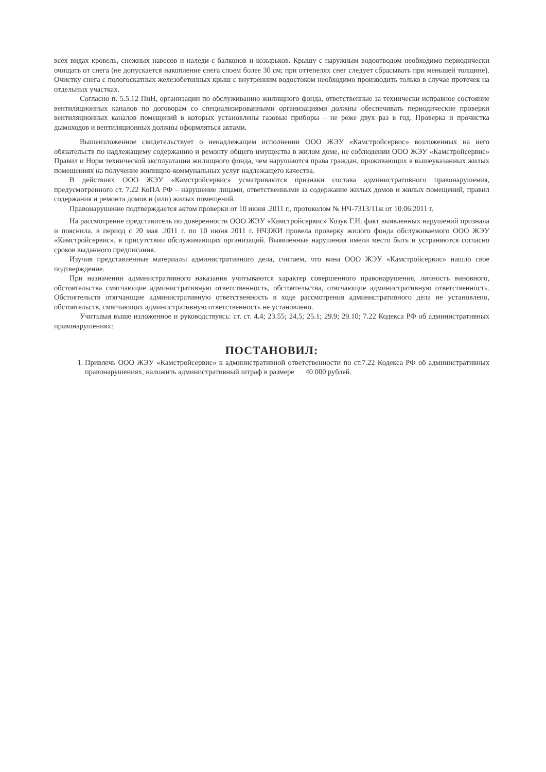всех видах кровель, снежных навесов и наледи с балконов и козырьков. Крышу с наружным водоотводом необходимо периодически очищать от снега (не допускается накопление снега слоем более 30 см; при оттепелях снег следует сбрасывать при меньшей толщине). Очистку снега с пологоскатных железобетонных крыш с внутренним водостоком необходимо производить только в случае протечек на отдельных участках.
Согласно п. 5.5.12 ПиН, организации по обслуживанию жилищного фонда, ответственные за технически исправное состояние вентиляционных каналов по договорам со специализированными организациями должны обеспечивать периодические проверки вентиляционных каналов помещений в которых установлены газовые приборы – не реже двух раз в год. Проверка и прочистка дымоходов и вентиляционных должны оформляться актами.
Вышеизложенное свидетельствует о ненадлежащем исполнении ООО ЖЭУ «Камстройсервис» возложенных на него обязательств по надлежащему содержанию и ремонту общего имущества в жилом доме, не соблюдении ООО ЖЭУ «Камстройсервис» Правил и Норм технической эксплуатации жилищного фонда, чем нарушаются права граждан, проживающих в вышеуказанных жилых помещениях на получение жилищно-коммунальных услуг надлежащего качества.
В действиях ООО ЖЭУ «Камстройсервис» усматриваются признаки состава административного правонарушения, предусмотренного ст. 7.22 КоПА РФ – нарушение лицами, ответственными за содержание жилых домов и жилых помещений, правил содержания и ремонта домов и (или) жилых помещений.
Правонарушение подтверждается актом проверки от 10 июня .2011 г., протоколом № НЧ-7313/11ж от 10.06.2011 г.
На рассмотрение представитель по доверенности ООО ЖЭУ «Камстройсервис» Козук Г.Н. факт выявленных нарушений признала и пояснила, в период с 20 мая .2011 г. по 10 июня 2011 г. НЧЗЖИ провела проверку жилого фонда обслуживаемого ООО ЖЭУ «Камстройсервис», в присутствии обслуживающих организаций. Выявленные нарушения имели место быть и устраняются согласно сроков выданного предписания.
Изучив представленные материалы административного дела, считаем, что вина ООО ЖЭУ «Камстройсервис» нашло свое подтверждение.
При назначении административного наказания учитываются характер совершенного правонарушения, личность виновного, обстоятельства смягчающие административную ответственность, обстоятельства, отягчающие административную ответственность. Обстоятельств отягчающие административную ответственность в ходе рассмотрения административного дела не установлено, обстоятельств, смягчающих административную ответственность не установлено.
Учитывая выше изложенное и руководствуясь: ст. ст. 4.4; 23.55; 24.5; 25.1; 29.9; 29.10; 7.22 Кодекса РФ об административных правонарушениях:
ПОСТАНОВИЛ:
1. Привлечь ООО ЖЭУ «Камстройсервис» к административной ответственности по ст.7.22 Кодекса РФ об административных правонарушениях, наложить административный штраф в размере 40 000 рублей.